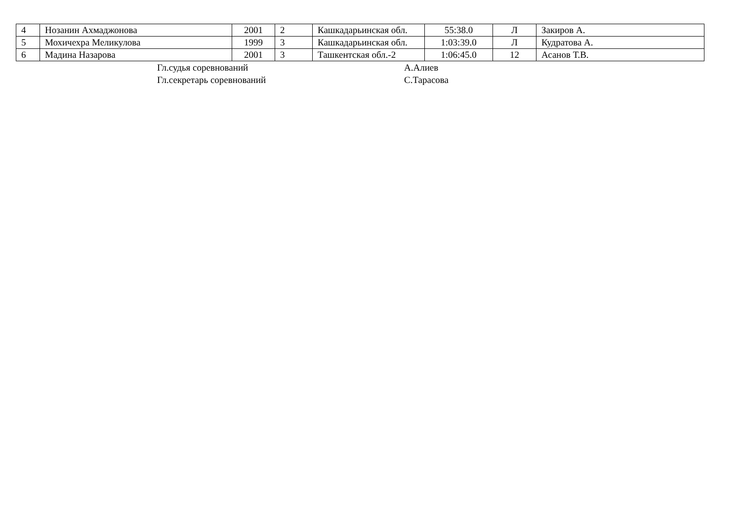| 4 | Нозанин Ахмаджонова | 2001 | 2 | Кашкадарьинская обл. | 55:38.0 | Л | Закиров А. |
| 5 | Мохичехра Меликулова | 1999 | 3 | Кашкадарьинская обл. | 1:03:39.0 | Л | Кудратова А. |
| 6 | Мадина Назарова | 2001 | 3 | Ташкентская обл.-2 | 1:06:45.0 | 12 | Асанов Т.В. |
Гл.судья соревнований
А.Алиев
Гл.секретарь соревнований
С.Тарасова